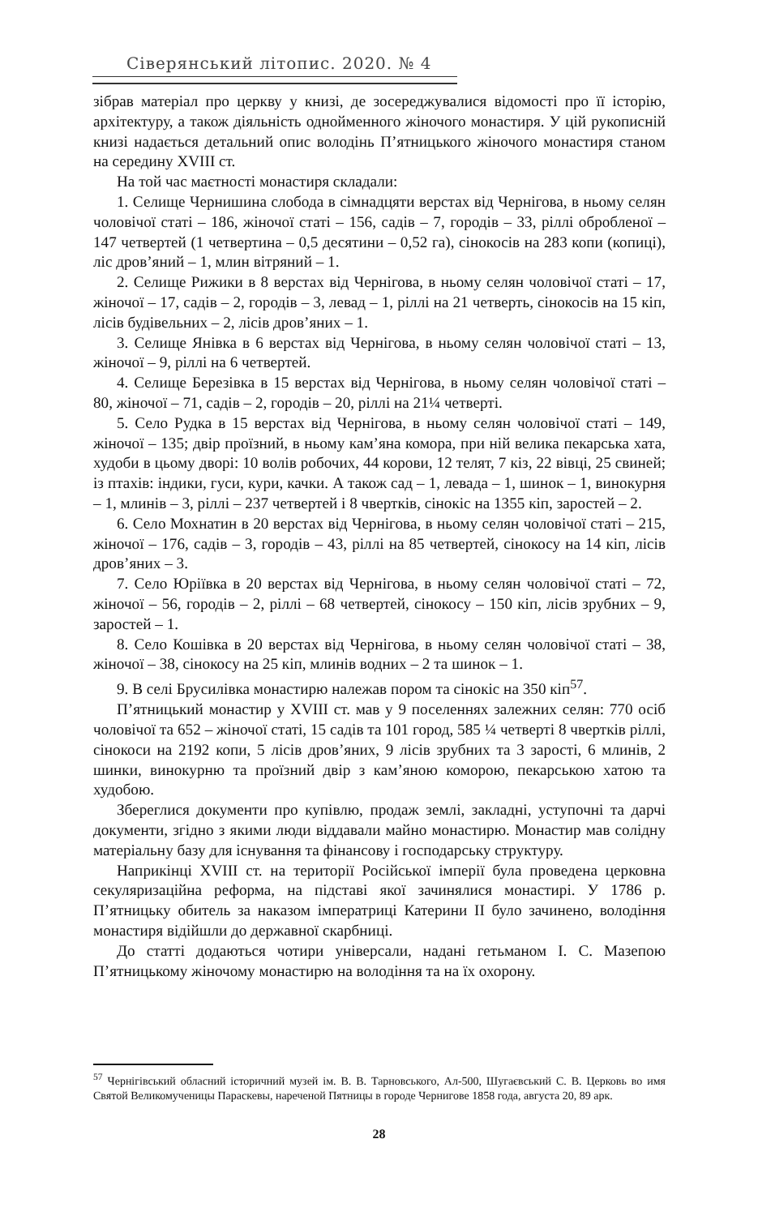Сіверянський літопис. 2020. № 4
зібрав матеріал про церкву у книзі, де зосереджувалися відомості про її історію, архітектуру, а також діяльність однойменного жіночого монастиря. У цій рукописній книзі надається детальний опис володінь П’ятницького жіночого монастиря станом на середину XVIII ст.
На той час маєтності монастиря складали:
1. Селище Чернишина слобода в сімнадцяти верстах від Чернігова, в ньому селян чоловічої статі – 186, жіночої статі – 156, садів – 7, городів – 33, ріллі обробленої – 147 четвертей (1 четвертина – 0,5 десятини – 0,52 га), сінокосів на 283 копи (копиці), ліс дров’яний – 1, млин вітряний – 1.
2. Селище Рижики в 8 верстах від Чернігова, в ньому селян чоловічої статі – 17, жіночої – 17, садів – 2, городів – 3, левад – 1, ріллі на 21 четверть, сінокосів на 15 кіп, лісів будівельних – 2, лісів дров’яних – 1.
3. Селище Янівка в 6 верстах від Чернігова, в ньому селян чоловічої статі – 13, жіночої – 9, ріллі на 6 четвертей.
4. Селище Березівка в 15 верстах від Чернігова, в ньому селян чоловічої статі – 80, жіночої – 71, садів – 2, городів – 20, ріллі на 21¼ четверті.
5. Село Рудка в 15 верстах від Чернігова, в ньому селян чоловічої статі – 149, жіночої – 135; двір проїзний, в ньому кам’яна комора, при ній велика пекарська хата, худоби в цьому дворі: 10 волів робочих, 44 корови, 12 телят, 7 кіз, 22 вівці, 25 свиней; із птахів: індики, гуси, кури, качки. А також сад – 1, левада – 1, шинок – 1, винокурня – 1, млинів – 3, ріллі – 237 четвертей і 8 чвертків, сінокіс на 1355 кіп, заростей – 2.
6. Село Мохнатин в 20 верстах від Чернігова, в ньому селян чоловічої статі – 215, жіночої – 176, садів – 3, городів – 43, ріллі на 85 четвертей, сінокосу на 14 кіп, лісів дров’яних – 3.
7. Село Юріївка в 20 верстах від Чернігова, в ньому селян чоловічої статі – 72, жіночої – 56, городів – 2, ріллі – 68 четвертей, сінокосу – 150 кіп, лісів зрубних – 9, заростей – 1.
8. Село Кошівка в 20 верстах від Чернігова, в ньому селян чоловічої статі – 38, жіночої – 38, сінокосу на 25 кіп, млинів водних – 2 та шинок – 1.
9. В селі Брусилівка монастирю належав пором та сінокіс на 350 кіп<sup>57</sup>.
П’ятницький монастир у XVIII ст. мав у 9 поселеннях залежних селян: 770 осіб чоловічої та 652 – жіночої статі, 15 садів та 101 город, 585 ¼ четверті 8 чвертків ріллі, сінокоси на 2192 копи, 5 лісів дров’яних, 9 лісів зрубних та 3 зарості, 6 млинів, 2 шинки, винокурню та проїзний двір з кам’яною коморою, пекарською хатою та худобою.
Збереглися документи про купівлю, продаж землі, закладні, уступочні та дарчі документи, згідно з якими люди віддавали майно монастирю. Монастир мав солідну матеріальну базу для існування та фінансову і господарську структуру.
Наприкінці XVIII ст. на території Російської імперії була проведена церковна секуляризаційна реформа, на підставі якої зачинялися монастирі. У 1786 р. П’ятницьку обитель за наказом імператриці Катерини ІІ було зачинено, володіння монастиря відійшли до державної скарбниці.
До статті додаються чотири універсали, надані гетьманом І. С. Мазепою П’ятницькому жіночому монастирю на володіння та на їх охорону.
<sup>57</sup> Чернігівський обласний історичний музей ім. В. В. Тарновського, Ал-500, Шугаєвський С. В. Церковь во имя Святой Великомученицы Параскевы, нареченой Пятницы в городе Чернигове 1858 года, августа 20, 89 арк.
28